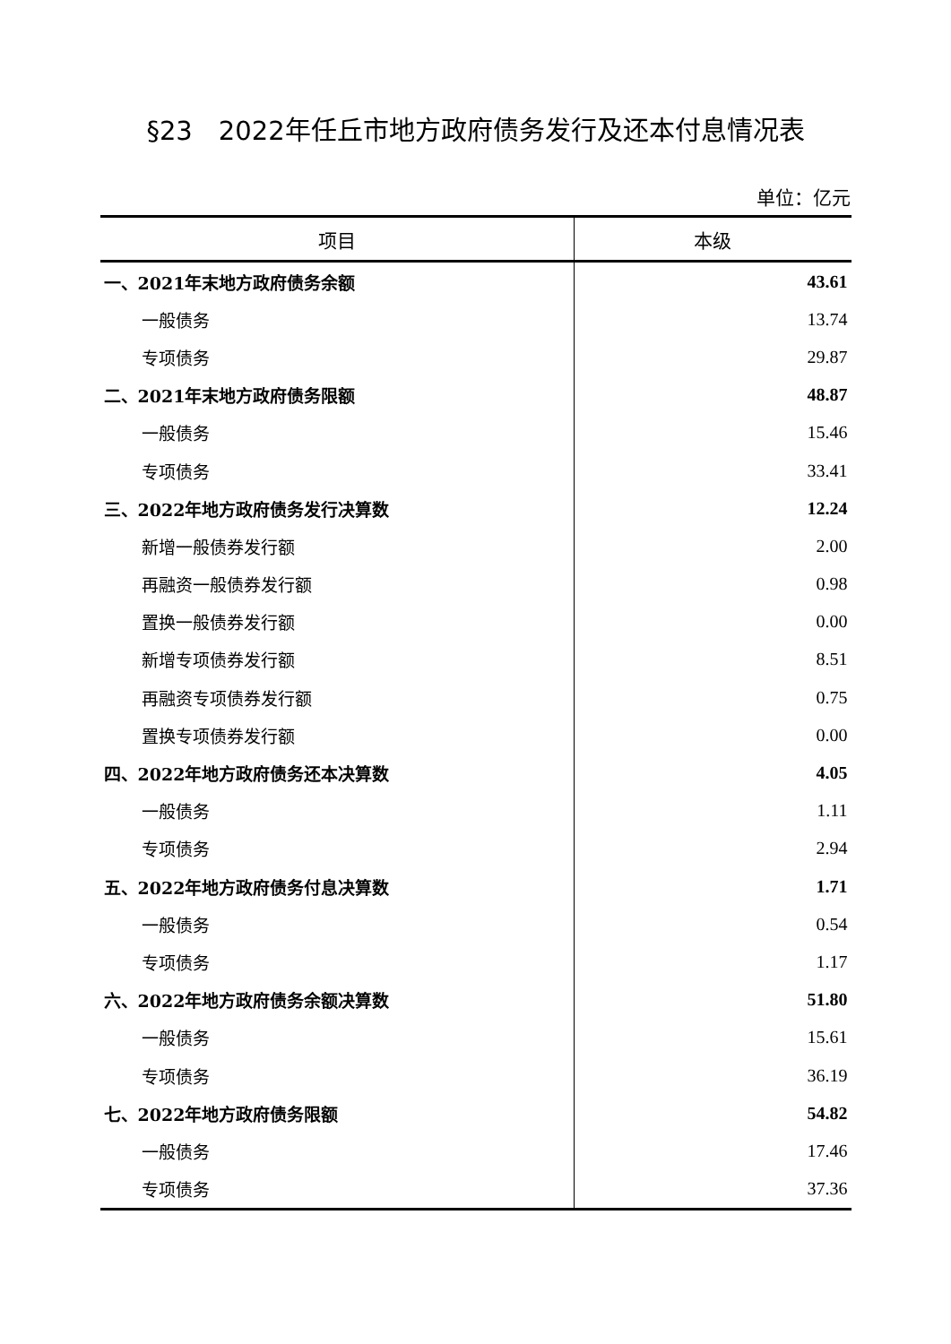§23　2022年任丘市地方政府债务发行及还本付息情况表
单位：亿元
| 项目 | 本级 |
| --- | --- |
| 一、2021年末地方政府债务余额 | 43.61 |
| 一般债务 | 13.74 |
| 专项债务 | 29.87 |
| 二、2021年末地方政府债务限额 | 48.87 |
| 一般债务 | 15.46 |
| 专项债务 | 33.41 |
| 三、2022年地方政府债务发行决算数 | 12.24 |
| 新增一般债券发行额 | 2.00 |
| 再融资一般债券发行额 | 0.98 |
| 置换一般债券发行额 | 0.00 |
| 新增专项债券发行额 | 8.51 |
| 再融资专项债券发行额 | 0.75 |
| 置换专项债券发行额 | 0.00 |
| 四、2022年地方政府债务还本决算数 | 4.05 |
| 一般债务 | 1.11 |
| 专项债务 | 2.94 |
| 五、2022年地方政府债务付息决算数 | 1.71 |
| 一般债务 | 0.54 |
| 专项债务 | 1.17 |
| 六、2022年地方政府债务余额决算数 | 51.80 |
| 一般债务 | 15.61 |
| 专项债务 | 36.19 |
| 七、2022年地方政府债务限额 | 54.82 |
| 一般债务 | 17.46 |
| 专项债务 | 37.36 |